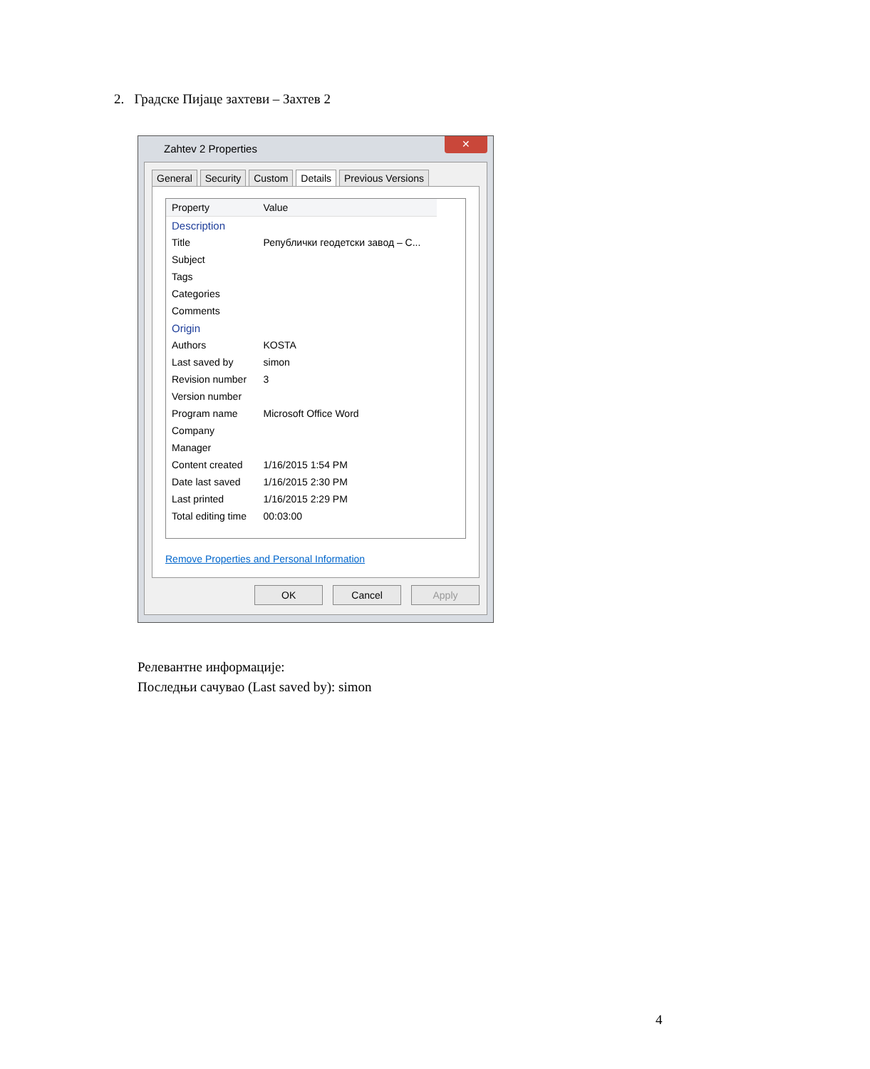2. Градске Пијаце захтеви – Захтев 2
Zahtev 2 Properties
✕
General Security Custom Details Previous Versions
| Property | Value |
| --- | --- |
| Description | |
| Title | Републички геодетски завод – С... |
| Subject | |
| Tags | |
| Categories | |
| Comments | |
| Origin | |
| Authors | KOSTA |
| Last saved by | simon |
| Revision number | 3 |
| Version number | |
| Program name | Microsoft Office Word |
| Company | |
| Manager | |
| Content created | 1/16/2015 1:54 PM |
| Date last saved | 1/16/2015 2:30 PM |
| Last printed | 1/16/2015 2:29 PM |
| Total editing time | 00:03:00 |
Remove Properties and Personal Information
OK Cancel Apply
Релевантне информације:
Последњи сачувао (Last saved by): simon
4